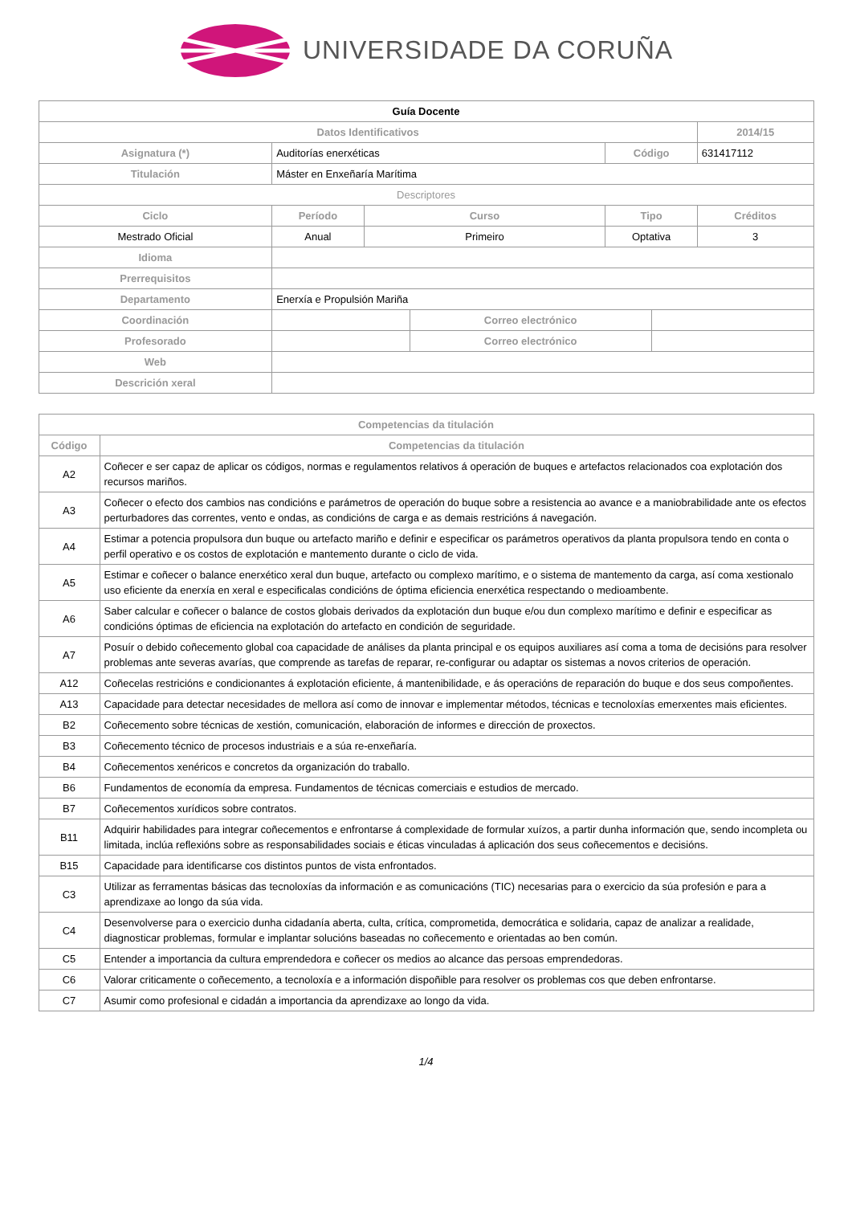UNIVERSIDADE DA CORUÑA
| Guía Docente | | | | | | |
| --- | --- | --- | --- | --- | --- | --- |
| Datos Identificativos | | | | | | 2014/15 |
| Asignatura (*) | Auditorías enerxéticas | | | Código | | 631417112 |
| Titulación | Máster en Enxeñaría Marítima | | | | | |
| Descriptores | | | | | | |
| Ciclo | Período | Curso | | Tipo | | Créditos |
| Mestrado Oficial | Anual | Primeiro | | Optativa | | 3 |
| Idioma | | | | | | |
| Prerrequisitos | | | | | | |
| Departamento | Enerxía e Propulsión Mariña | | | | | |
| Coordinación | | | Correo electrónico | | | |
| Profesorado | | | Correo electrónico | | | |
| Web | | | | | | |
| Descrición xeral | | | | | | |
| Competencias da titulación | |
| --- | --- |
| Código | Competencias da titulación |
| A2 | Coñecer e ser capaz de aplicar os códigos, normas e regulamentos relativos á operación de buques e artefactos relacionados coa explotación dos recursos mariños. |
| A3 | Coñecer o efecto dos cambios nas condicións e parámetros de operación do buque sobre a resistencia ao avance e a maniobrabilidade ante os efectos perturbadores das correntes, vento e ondas, as condicións de carga e as demais restricións á navegación. |
| A4 | Estimar a potencia propulsora dun buque ou artefacto mariño e definir e especificar os parámetros operativos da planta propulsora tendo en conta o perfil operativo e os costos de explotación e mantemento durante o ciclo de vida. |
| A5 | Estimar e coñecer o balance enerxético xeral dun buque, artefacto ou complexo marítimo, e o sistema de mantemento da carga, así coma xestionalo uso eficiente da enerxía en xeral e especificalas condicións de óptima eficiencia enerxética respectando o medioambente. |
| A6 | Saber calcular e coñecer o balance de costos globais derivados da explotación dun buque e/ou dun complexo marítimo e definir e especificar as condicións óptimas de eficiencia na explotación do artefacto en condición de seguridade. |
| A7 | Posuír o debido coñecemento global coa capacidade de análises da planta principal e os equipos auxiliares así coma a toma de decisións para resolver problemas ante severas avarías, que comprende as tarefas de reparar, re-configurar ou adaptar os sistemas a novos criterios de operación. |
| A12 | Coñecelas restricións e condicionantes á explotación eficiente, á mantenibilidade, e ás operacións de reparación do buque e dos seus compoñentes. |
| A13 | Capacidade para detectar necesidades de mellora así como de innovar e implementar métodos, técnicas e tecnoloxías emerxentes mais eficientes. |
| B2 | Coñecemento sobre técnicas de xestión, comunicación, elaboración de informes e dirección de proxectos. |
| B3 | Coñecemento técnico de procesos industriais e a súa re-enxeñaría. |
| B4 | Coñecementos xenéricos e concretos da organización do traballo. |
| B6 | Fundamentos de economía da empresa. Fundamentos de técnicas comerciais e estudios de mercado. |
| B7 | Coñecementos xurídicos sobre contratos. |
| B11 | Adquirir habilidades para integrar coñecementos e enfrontarse á complexidade de formular xuízos, a partir dunha información que, sendo incompleta ou limitada, inclúa reflexións sobre as responsabilidades sociais e éticas vinculadas á aplicación dos seus coñecementos e decisións. |
| B15 | Capacidade para identificarse cos distintos puntos de vista enfrontados. |
| C3 | Utilizar as ferramentas básicas das tecnoloxías da información e as comunicacións (TIC) necesarias para o exercicio da súa profesión e para a aprendizaxe ao longo da súa vida. |
| C4 | Desenvolverse para o exercicio dunha cidadanía aberta, culta, crítica, comprometida, democrática e solidaria, capaz de analizar a realidade, diagnosticar problemas, formular e implantar solucións baseadas no coñecemento e orientadas ao ben común. |
| C5 | Entender a importancia da cultura emprendedora e coñecer os medios ao alcance das persoas emprendedoras. |
| C6 | Valorar criticamente o coñecemento, a tecnoloxía e a información dispoñible para resolver os problemas cos que deben enfrontarse. |
| C7 | Asumir como profesional e cidadán a importancia da aprendizaxe ao longo da vida. |
1/4